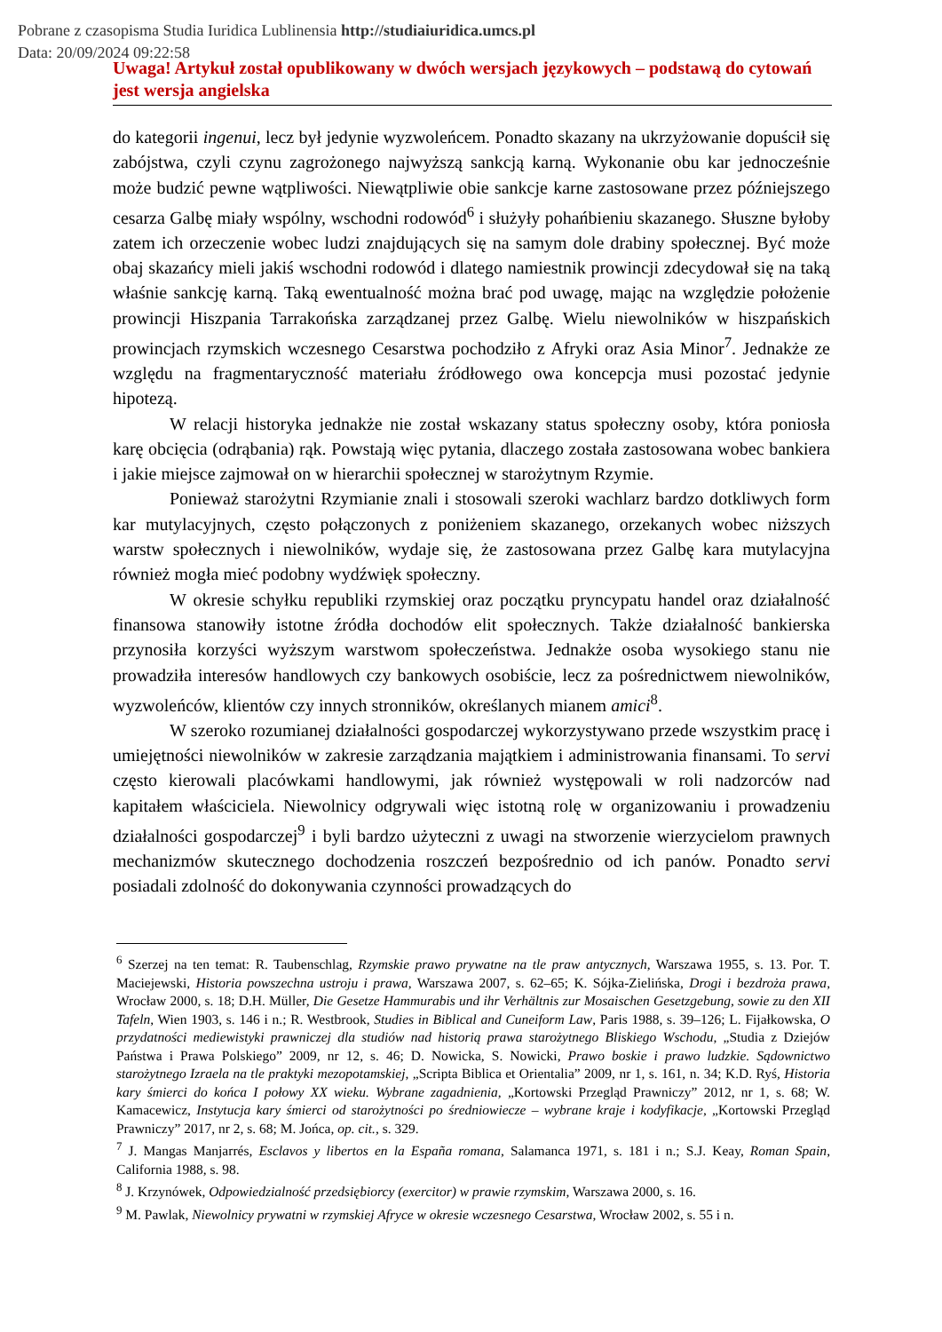Pobrane z czasopisma Studia Iuridica Lublinensia http://studiaiuridica.umcs.pl
Data: 20/09/2024 09:22:58
Uwaga! Artykuł został opublikowany w dwóch wersjach językowych – podstawą do cytowań jest wersja angielska
do kategorii ingenui, lecz był jedynie wyzwoleńcem. Ponadto skazany na ukrzyżowanie dopuścił się zabójstwa, czyli czynu zagrożonego najwyższą sankcją karną. Wykonanie obu kar jednocześnie może budzić pewne wątpliwości. Niewątpliwie obie sankcje karne zastosowane przez późniejszego cesarza Galbę miały wspólny, wschodni rodowód<sup>6</sup> i służyły pohańbieniu skazanego. Słuszne byłoby zatem ich orzeczenie wobec ludzi znajdujących się na samym dole drabiny społecznej. Być może obaj skazańcy mieli jakiś wschodni rodowód i dlatego namiestnik prowincji zdecydował się na taką właśnie sankcję karną. Taką ewentualność można brać pod uwagę, mając na względzie położenie prowincji Hiszpania Tarrakońska zarządzanej przez Galbę. Wielu niewolników w hiszpańskich prowincjach rzymskich wczesnego Cesarstwa pochodziło z Afryki oraz Asia Minor<sup>7</sup>. Jednakże ze względu na fragmentaryczność materiału źródłowego owa koncepcja musi pozostać jedynie hipotezą.
W relacji historyka jednakże nie został wskazany status społeczny osoby, która poniosła karę obcięcia (odrąbania) rąk. Powstają więc pytania, dlaczego została zastosowana wobec bankiera i jakie miejsce zajmował on w hierarchii społecznej w starożytnym Rzymie.
Ponieważ starożytni Rzymianie znali i stosowali szeroki wachlarz bardzo dotkliwych form kar mutylacyjnych, często połączonych z poniżeniem skazanego, orzekanych wobec niższych warstw społecznych i niewolników, wydaje się, że zastosowana przez Galbę kara mutylacyjna również mogła mieć podobny wydźwięk społeczny.
W okresie schyłku republiki rzymskiej oraz początku pryncypatu handel oraz działalność finansowa stanowiły istotne źródła dochodów elit społecznych. Także działalność bankierska przynosiła korzyści wyższym warstwom społeczeństwa. Jednakże osoba wysokiego stanu nie prowadziła interesów handlowych czy bankowych osobiście, lecz za pośrednictwem niewolników, wyzwoleńców, klientów czy innych stronników, określanych mianem amici<sup>8</sup>.
W szeroko rozumianej działalności gospodarczej wykorzystywano przede wszystkim pracę i umiejętności niewolników w zakresie zarządzania majątkiem i administrowania finansami. To servi często kierowali placówkami handlowymi, jak również występowali w roli nadzorców nad kapitałem właściciela. Niewolnicy odgrywali więc istotną rolę w organizowaniu i prowadzeniu działalności gospodarczej<sup>9</sup> i byli bardzo użyteczni z uwagi na stworzenie wierzycielom prawnych mechanizmów skutecznego dochodzenia roszczeń bezpośrednio od ich panów. Ponadto servi posiadali zdolność do dokonywania czynności prowadzących do
<sup>6</sup> Szerzej na ten temat: R. Taubenschlag, Rzymskie prawo prywatne na tle praw antycznych, Warszawa 1955, s. 13. Por. T. Maciejewski, Historia powszechna ustroju i prawa, Warszawa 2007, s. 62–65; K. Sójka-Zielińska, Drogi i bezdroża prawa, Wrocław 2000, s. 18; D.H. Müller, Die Gesetze Hammurabis und ihr Verhältnis zur Mosaischen Gesetzgebung, sowie zu den XII Tafeln, Wien 1903, s. 146 i n.; R. Westbrook, Studies in Biblical and Cuneiform Law, Paris 1988, s. 39–126; L. Fijałkowska, O przydatności mediewistyki prawniczej dla studiów nad historią prawa starożytnego Bliskiego Wschodu, „Studia z Dziejów Państwa i Prawa Polskiego” 2009, nr 12, s. 46; D. Nowicka, S. Nowicki, Prawo boskie i prawo ludzkie. Sądownictwo starożytnego Izraela na tle praktyki mezopotamskiej, „Scripta Biblica et Orientalia” 2009, nr 1, s. 161, n. 34; K.D. Ryś, Historia kary śmierci do końca I połowy XX wieku. Wybrane zagadnienia, „Kortowski Przegląd Prawniczy” 2012, nr 1, s. 68; W. Kamacewicz, Instytucja kary śmierci od starożytności po średniowiecze – wybrane kraje i kodyfikacje, „Kortowski Przegląd Prawniczy” 2017, nr 2, s. 68; M. Jońca, op. cit., s. 329.
<sup>7</sup> J. Mangas Manjarrés, Esclavos y libertos en la España romana, Salamanca 1971, s. 181 i n.; S.J. Keay, Roman Spain, California 1988, s. 98.
<sup>8</sup> J. Krzynówek, Odpowiedzialność przedsiębiorcy (exercitor) w prawie rzymskim, Warszawa 2000, s. 16.
<sup>9</sup> M. Pawlak, Niewolnicy prywatni w rzymskiej Afryce w okresie wczesnego Cesarstwa, Wrocław 2002, s. 55 i n.